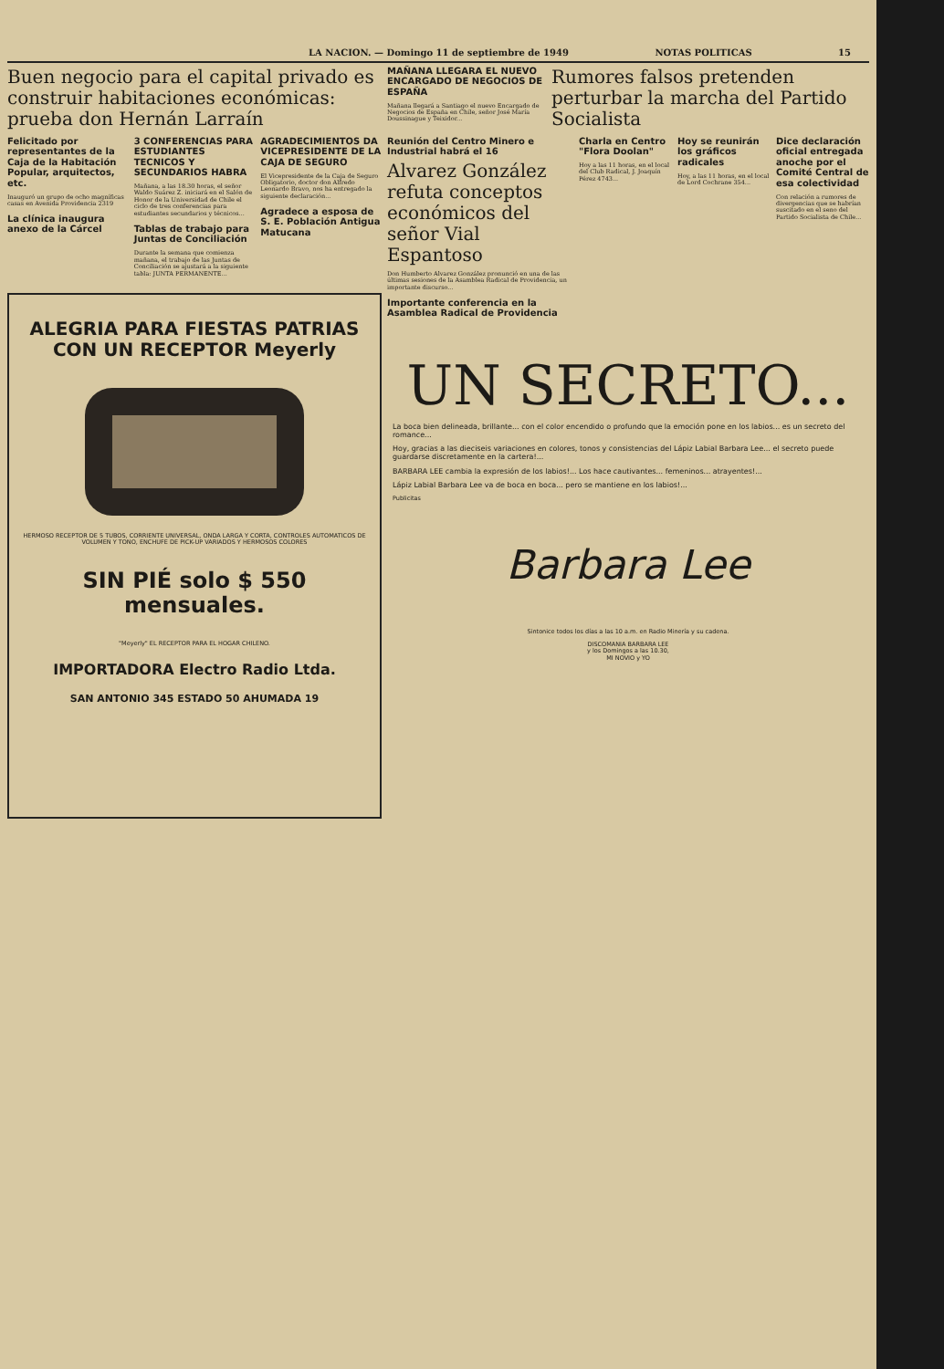LA NACION. — Domingo 11 de septiembre de 1949 NOTAS POLITICAS 15
Buen negocio para el capital privado es construir habitaciones económicas: prueba don Hernán Larraín
Felicitado por representantes de la Caja de la Habitación Popular, arquitectos, etc.
Inauguró un grupo de ocho magníficas casas en Avenida Providencia 2319
La clínica inaugura anexo de la Cárcel
3 CONFERENCIAS PARA ESTUDIANTES TECNICOS Y SECUNDARIOS HABRA
Mañana, a las 18.30 horas, el señor Waldo Suárez Z. iniciará en el Salón de Honor de la Universidad de Chile el ciclo de tres conferencias para estudiantes secundarios y técnicos...
Tablas de trabajo para Juntas de Conciliación
Durante la semana que comienza mañana, el trabajo de las Juntas de Conciliación se ajustará a la siguiente tabla: JUNTA PERMANENTE...
AGRADECIMIENTOS DA VICEPRESIDENTE DE LA CAJA DE SEGURO
El Vicepresidente de la Caja de Seguro Obligatorio, doctor don Alfredo Leonardo Bravo, nos ha entregado la siguiente declaración...
Agradece a esposa de S. E. Población Antigua Matucana
ALEGRIA PARA FIESTAS PATRIAS CON UN RECEPTOR Meyerly
HERMOSO RECEPTOR DE 5 TUBOS, CORRIENTE UNIVERSAL, ONDA LARGA Y CORTA, CONTROLES AUTOMATICOS DE VOLUMEN Y TONO, ENCHUFE DE PICK-UP VARIADOS Y HERMOSOS COLORES
SIN PIÉ solo $ 550 mensuales.
"Meyerly" EL RECEPTOR PARA EL HOGAR CHILENO.
IMPORTADORA Electro Radio Ltda.
SAN ANTONIO 345 ESTADO 50 AHUMADA 19
MAÑANA LLEGARA EL NUEVO ENCARGADO DE NEGOCIOS DE ESPAÑA
Mañana llegará a Santiago el nuevo Encargado de Negocios de España en Chile, señor José María Doussinague y Teixidor...
Rumores falsos pretenden perturbar la marcha del Partido Socialista
Reunión del Centro Minero e Industrial habrá el 16
Alvarez González refuta conceptos económicos del señor Vial Espantoso
Don Humberto Alvarez González pronunció en una de las últimas sesiones de la Asamblea Radical de Providencia, un importante discurso...
Importante conferencia en la Asamblea Radical de Providencia
Charla en Centro "Flora Doolan"
Hoy a las 11 horas, en el local del Club Radical, J. Joaquín Pérez 4743...
Hoy se reunirán los gráficos radicales
Hoy, a las 11 horas, en el local de Lord Cochrane 354...
Dice declaración oficial entregada anoche por el Comité Central de esa colectividad
Con relación a rumores de divergencias que se habrían suscitado en el seno del Partido Socialista de Chile...
UN SECRETO...
La boca bien delineada, brillante... con el color encendido o profundo que la emoción pone en los labios... es un secreto del romance...
Hoy, gracias a las dieciseis variaciones en colores, tonos y consistencias del Lápiz Labial Barbara Lee... el secreto puede guardarse discretamente en la cartera!...
BARBARA LEE cambia la expresión de los labios!... Los hace cautivantes... femeninos... atrayentes!...
Lápiz Labial Barbara Lee va de boca en boca... pero se mantiene en los labios!...
Publicitas
Barbara Lee
Sintonice todos los días a las 10 a.m. en Radio Minería y su cadena.
DISCOMANIA BARBARA LEE
y los Domingos a las 10.30,
MI NOVIO y YO